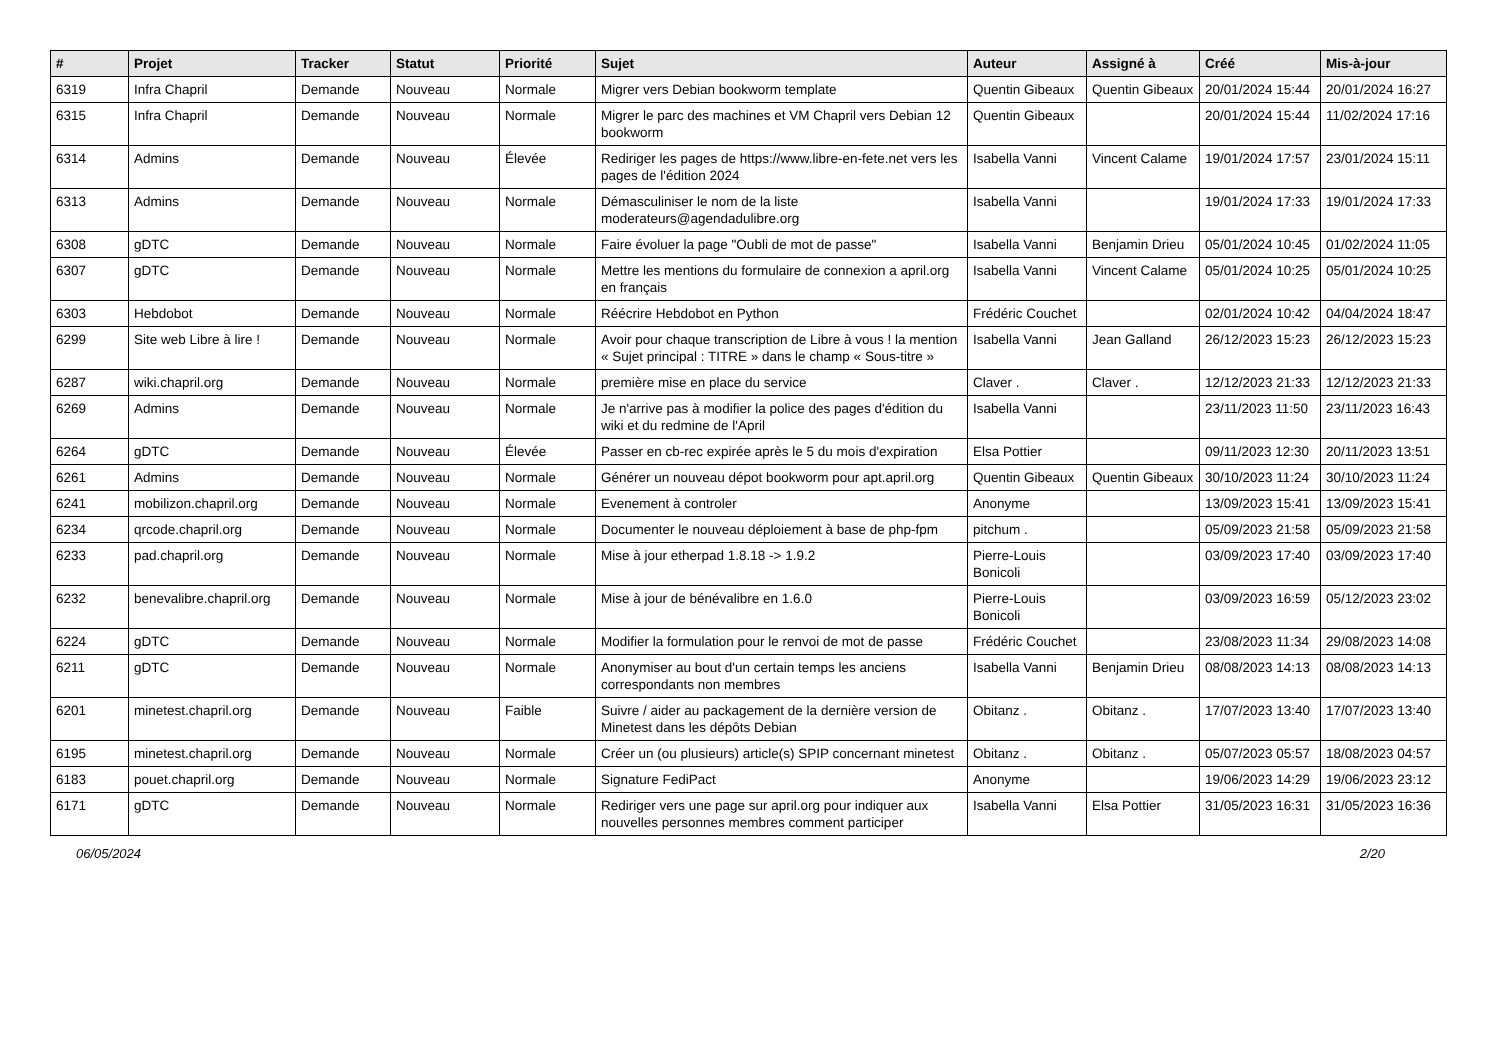| # | Projet | Tracker | Statut | Priorité | Sujet | Auteur | Assigné à | Créé | Mis-à-jour |
| --- | --- | --- | --- | --- | --- | --- | --- | --- | --- |
| 6319 | Infra Chapril | Demande | Nouveau | Normale | Migrer vers Debian bookworm template | Quentin Gibeaux | Quentin Gibeaux | 20/01/2024 15:44 | 20/01/2024 16:27 |
| 6315 | Infra Chapril | Demande | Nouveau | Normale | Migrer le parc des machines et VM Chapril vers Debian 12 bookworm | Quentin Gibeaux | | 20/01/2024 15:44 | 11/02/2024 17:16 |
| 6314 | Admins | Demande | Nouveau | Élevée | Rediriger les pages de https://www.libre-en-fete.net vers les pages de l'édition 2024 | Isabella Vanni | Vincent Calame | 19/01/2024 17:57 | 23/01/2024 15:11 |
| 6313 | Admins | Demande | Nouveau | Normale | Démasculiniser le nom de la liste moderateurs@agendadulibre.org | Isabella Vanni | | 19/01/2024 17:33 | 19/01/2024 17:33 |
| 6308 | gDTC | Demande | Nouveau | Normale | Faire évoluer la page "Oubli de mot de passe" | Isabella Vanni | Benjamin Drieu | 05/01/2024 10:45 | 01/02/2024 11:05 |
| 6307 | gDTC | Demande | Nouveau | Normale | Mettre les mentions du formulaire de connexion a april.org en français | Isabella Vanni | Vincent Calame | 05/01/2024 10:25 | 05/01/2024 10:25 |
| 6303 | Hebdobot | Demande | Nouveau | Normale | Réécrire Hebdobot en Python | Frédéric Couchet | | 02/01/2024 10:42 | 04/04/2024 18:47 |
| 6299 | Site web Libre à lire ! | Demande | Nouveau | Normale | Avoir pour chaque transcription de Libre à vous ! la mention « Sujet principal : TITRE » dans le champ « Sous-titre » | Isabella Vanni | Jean Galland | 26/12/2023 15:23 | 26/12/2023 15:23 |
| 6287 | wiki.chapril.org | Demande | Nouveau | Normale | première mise en place du service | Claver . | Claver . | 12/12/2023 21:33 | 12/12/2023 21:33 |
| 6269 | Admins | Demande | Nouveau | Normale | Je n'arrive pas à modifier la police des pages d'édition du wiki et du redmine de l'April | Isabella Vanni | | 23/11/2023 11:50 | 23/11/2023 16:43 |
| 6264 | gDTC | Demande | Nouveau | Élevée | Passer en cb-rec expirée après le 5 du mois d'expiration | Elsa Pottier | | 09/11/2023 12:30 | 20/11/2023 13:51 |
| 6261 | Admins | Demande | Nouveau | Normale | Générer un nouveau dépot bookworm pour apt.april.org | Quentin Gibeaux | Quentin Gibeaux | 30/10/2023 11:24 | 30/10/2023 11:24 |
| 6241 | mobilizon.chapril.org | Demande | Nouveau | Normale | Evenement à controler | Anonyme | | 13/09/2023 15:41 | 13/09/2023 15:41 |
| 6234 | qrcode.chapril.org | Demande | Nouveau | Normale | Documenter le nouveau déploiement à base de php-fpm | pitchum . | | 05/09/2023 21:58 | 05/09/2023 21:58 |
| 6233 | pad.chapril.org | Demande | Nouveau | Normale | Mise à jour etherpad 1.8.18 -> 1.9.2 | Pierre-Louis Bonicoli | | 03/09/2023 17:40 | 03/09/2023 17:40 |
| 6232 | benevalibre.chapril.org | Demande | Nouveau | Normale | Mise à jour de bénévalibre en 1.6.0 | Pierre-Louis Bonicoli | | 03/09/2023 16:59 | 05/12/2023 23:02 |
| 6224 | gDTC | Demande | Nouveau | Normale | Modifier la formulation pour le renvoi de mot de passe | Frédéric Couchet | | 23/08/2023 11:34 | 29/08/2023 14:08 |
| 6211 | gDTC | Demande | Nouveau | Normale | Anonymiser au bout d'un certain temps les anciens correspondants non membres | Isabella Vanni | Benjamin Drieu | 08/08/2023 14:13 | 08/08/2023 14:13 |
| 6201 | minetest.chapril.org | Demande | Nouveau | Faible | Suivre / aider au packagement de la dernière version de Minetest dans les dépôts Debian | Obitanz . | Obitanz . | 17/07/2023 13:40 | 17/07/2023 13:40 |
| 6195 | minetest.chapril.org | Demande | Nouveau | Normale | Créer un (ou plusieurs) article(s) SPIP concernant minetest | Obitanz . | Obitanz . | 05/07/2023 05:57 | 18/08/2023 04:57 |
| 6183 | pouet.chapril.org | Demande | Nouveau | Normale | Signature FediPact | Anonyme | | 19/06/2023 14:29 | 19/06/2023 23:12 |
| 6171 | gDTC | Demande | Nouveau | Normale | Rediriger vers une page sur april.org pour indiquer aux nouvelles personnes membres comment participer | Isabella Vanni | Elsa Pottier | 31/05/2023 16:31 | 31/05/2023 16:36 |
06/05/2024 2/20